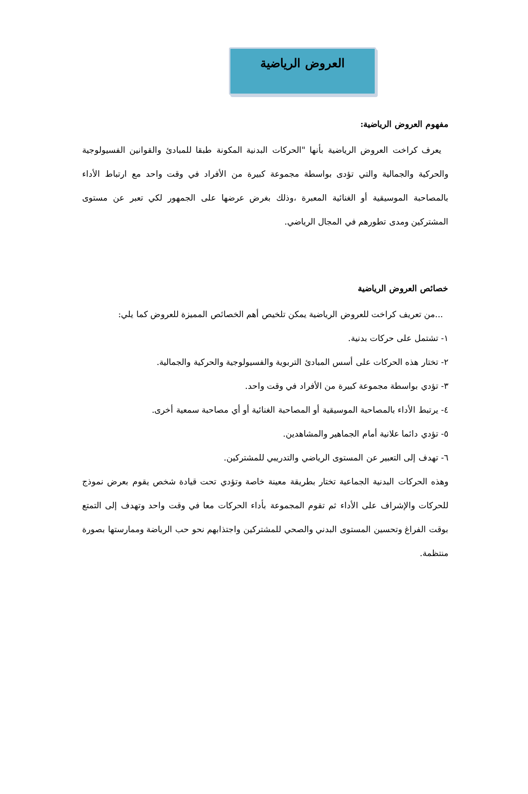العروض الرياضية
مفهوم العروض الرياضية:
يعرف كراخت العروض الرياضية بأنها "الحركات البدنية المكونة طبقا للمبادئ والقوانين الفسيولوجية والحركية والجمالية والتي تؤدى بواسطة مجموعة كبيرة من الأفراد في وقت واحد مع ارتباط الأداء بالمصاحبة الموسيقية أو الغنائية المعبرة ،وذلك بغرض عرضها على الجمهور لكي تعبر عن مستوى المشتركين ومدى تطورهم في المجال الرياضي.
خصائص العروض الرياضية
...من تعريف كراخت للعروض الرياضية يمكن تلخيص أهم الخصائص المميزة للعروض كما يلي:
١- تشتمل على حركات بدنية.
٢- تختار هذه الحركات على أسس المبادئ التربوية والفسيولوجية والحركية والجمالية.
٣- تؤدي بواسطة مجموعة كبيرة من الأفراد في وقت واحد.
٤- يرتبط الأداء بالمصاحبة الموسيقية أو المصاحبة الغنائية أو أي مصاحبة سمعية أخرى.
٥- تؤدي دائما علانية أمام الجماهير والمشاهدين.
٦- تهدف إلى التعبير عن المستوى الرياضي والتدريبي للمشتركين.
وهذه الحركات البدنية الجماعية تختار بطريقة معينة خاصة وتؤدي تحت قيادة شخص يقوم بعرض نموذج للحركات والإشراف على الأداء ثم تقوم المجموعة بأداء الحركات معا في وقت واحد وتهدف إلى التمتع بوقت الفراغ وتحسين المستوى البدني والصحي للمشتركين واجتذابهم نحو حب الرياضة وممارستها بصورة منتظمة.